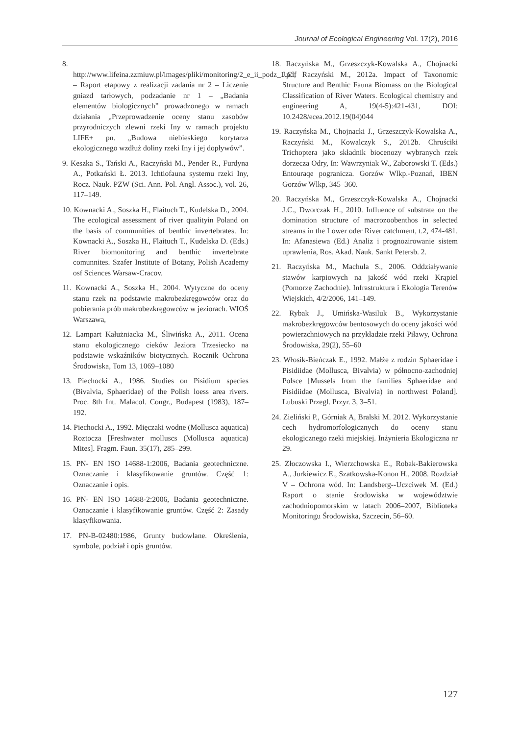Journal of Ecological Engineering Vol. 17(2), 2016
8. http://www.lifeina.zzmiuw.pl/images/pliki/monitoring/2_e_ii_podz_1.pdf – Raport etapowy z realizacji zadania nr 2 – Liczenie gniazd tarłowych, podzadanie nr 1 – „Badania elementów biologicznych” prowadzonego w ramach działania „Przeprowadzenie oceny stanu zasobów przyrodniczych zlewni rzeki Iny w ramach projektu LIFE+ pn. „Budowa niebieskiego korytarza ekologicznego wzdłuż doliny rzeki Iny i jej dopływów”.
9. Keszka S., Tański A., Raczyński M., Pender R., Furdyna A., Potkański Ł. 2013. Ichtiofauna systemu rzeki Iny, Rocz. Nauk. PZW (Sci. Ann. Pol. Angl. Assoc.), vol. 26, 117–149.
10. Kownacki A., Soszka H., Flaituch T., Kudelska D., 2004. The ecological assessment of river qualityin Poland on the basis of communities of benthic invertebrates. In: Kownacki A., Soszka H., Flaituch T., Kudelska D. (Eds.) River biomonitoring and benthic invertebrate comunnites. Szafer Institute of Botany, Polish Academy osf Sciences Warsaw-Cracov.
11. Kownacki A., Soszka H., 2004. Wytyczne do oceny stanu rzek na podstawie makrobezkręgowców oraz do pobierania prób makrobezkręgowców w jeziorach. WIOŚ Warszawa,
12. Lampart Kałużniacka M., Śliwińska A., 2011. Ocena stanu ekologicznego cieków Jeziora Trzesiecko na podstawie wskaźników biotycznych. Rocznik Ochrona Środowiska, Tom 13, 1069–1080
13. Piechocki A., 1986. Studies on Pisidium species (Bivalvia, Sphaeridae) of the Polish loess area rivers. Proc. 8th Int. Malacol. Congr., Budapest (1983), 187–192.
14. Piechocki A., 1992. Mięczaki wodne (Mollusca aquatica) Roztocza [Freshwater molluscs (Mollusca aquatica) Mites]. Fragm. Faun. 35(17), 285–299.
15. PN- EN ISO 14688-1:2006, Badania geotechniczne. Oznaczanie i klasyfikowanie gruntów. Część 1: Oznaczanie i opis.
16. PN- EN ISO 14688-2:2006, Badania geotechniczne. Oznaczanie i klasyfikowanie gruntów. Część 2: Zasady klasyfikowania.
17. PN-B-02480:1986, Grunty budowlane. Określenia, symbole, podział i opis gruntów.
18. Raczyńska M., Grzeszczyk-Kowalska A., Chojnacki J.C., Raczyński M., 2012a. Impact of Taxonomic Structure and Benthic Fauna Biomass on the Biological Classification of River Waters. Ecological chemistry and engineering A, 19(4-5):421-431, DOI: 10.2428/ecea.2012.19(04)044
19. Raczyńska M., Chojnacki J., Grzeszczyk-Kowalska A., Raczyński M., Kowalczyk S., 2012b. Chruściki Trichoptera jako składnik biocenozy wybranych rzek dorzecza Odry, In: Wawrzyniak W., Zaborowski T. (Eds.) Entouraqe pogranicza. Gorzów Wlkp.-Poznań, IBEN Gorzów Wlkp, 345–360.
20. Raczyńska M., Grzeszczyk-Kowalska A., Chojnacki J.C., Dworczak H., 2010. Influence of substrate on the domination structure of macrozoobenthos in selected streams in the Lower oder River catchment, t.2, 474-481. In: Afanasiewa (Ed.) Analiz i prognozirowanie sistem uprawlenia, Ros. Akad. Nauk. Sankt Petersb. 2.
21. Raczyńska M., Machula S., 2006. Oddziaływanie stawów karpiowych na jakość wód rzeki Krąpiel (Pomorze Zachodnie). Infrastruktura i Ekologia Terenów Wiejskich, 4/2/2006, 141–149.
22. Rybak J., Umińska-Wasiluk B., Wykorzystanie makrobezkręgowców bentosowych do oceny jakości wód powierzchniowych na przykładzie rzeki Piławy, Ochrona Środowiska, 29(2), 55–60
23. Włosik-Bieńczak E., 1992. Małże z rodzin Sphaeridae i Pisidiidae (Mollusca, Bivalvia) w północno-zachodniej Polsce [Mussels from the families Sphaeridae and Pisidiidae (Mollusca, Bivalvia) in northwest Poland]. Lubuski Przegl. Przyr. 3, 3–51.
24. Zieliński P., Górniak A, Bralski M. 2012. Wykorzystanie cech hydromorfologicznych do oceny stanu ekologicznego rzeki miejskiej. Inżynieria Ekologiczna nr 29.
25. Złoczowska I., Wierzchowska E., Robak-Bakierowska A., Jurkiewicz E., Szatkowska-Konon H., 2008. Rozdział V – Ochrona wód. In: Landsberg--Uczciwek M. (Ed.) Raport o stanie środowiska w województwie zachodniopomorskim w latach 2006–2007, Biblioteka Monitoringu Środowiska, Szczecin, 56–60.
127